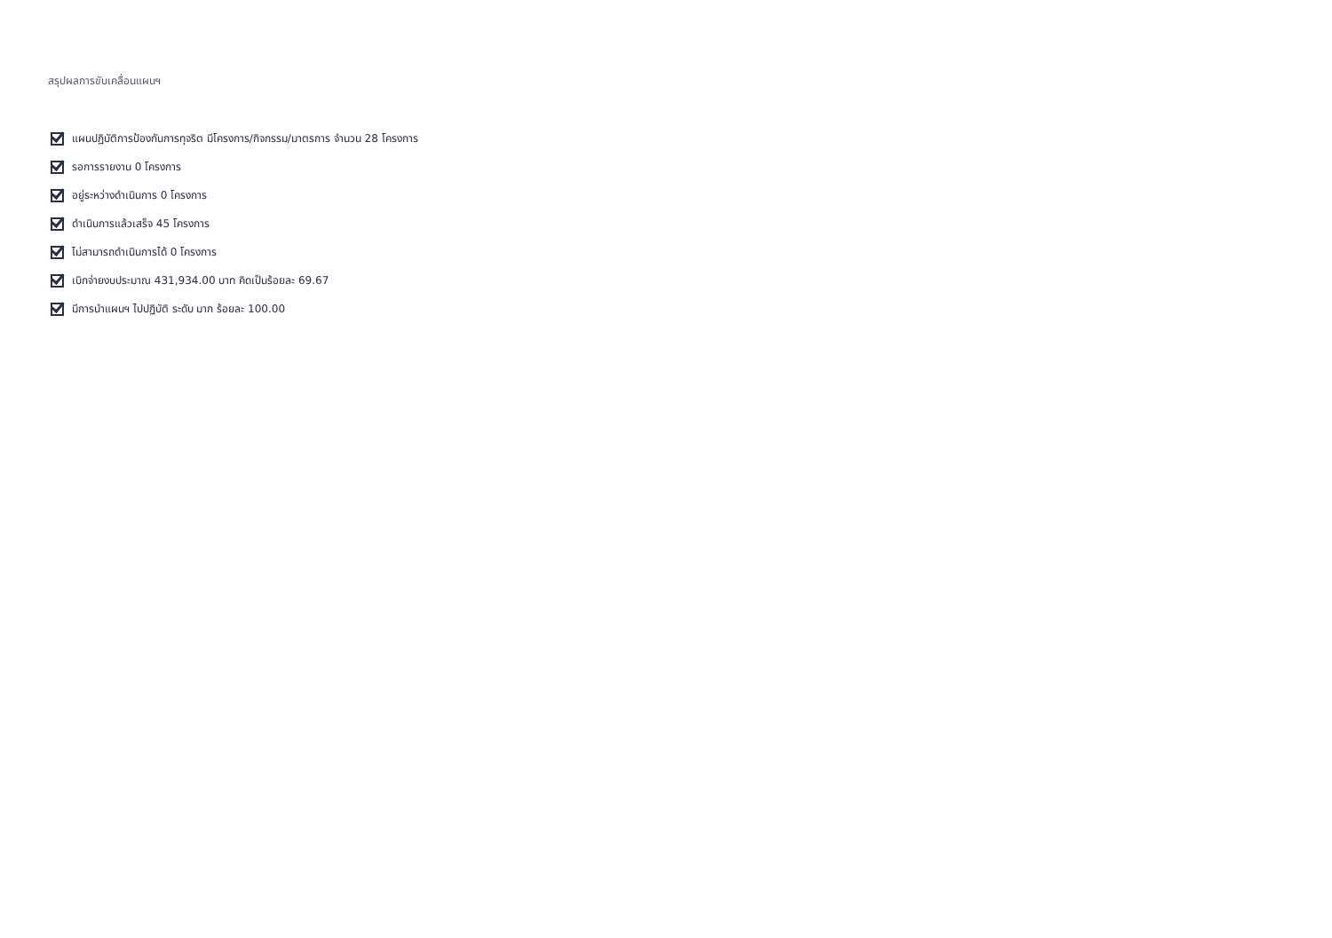สรุปผลการขับเคลื่อนแผนฯ
แผนปฏิบัติการป้องกันการทุจริต มีโครงการ/กิจกรรม/มาตรการ จำนวน 28 โครงการ
รอการรายงาน 0 โครงการ
อยู่ระหว่างดำเนินการ 0 โครงการ
ดำเนินการแล้วเสร็จ 45 โครงการ
ไม่สามารถดำเนินการได้ 0 โครงการ
เบิกจ่ายงบประมาณ 431,934.00 บาท คิดเป็นร้อยละ 69.67
มีการนำแผนฯ ไปปฏิบัติ ระดับ มาก ร้อยละ 100.00